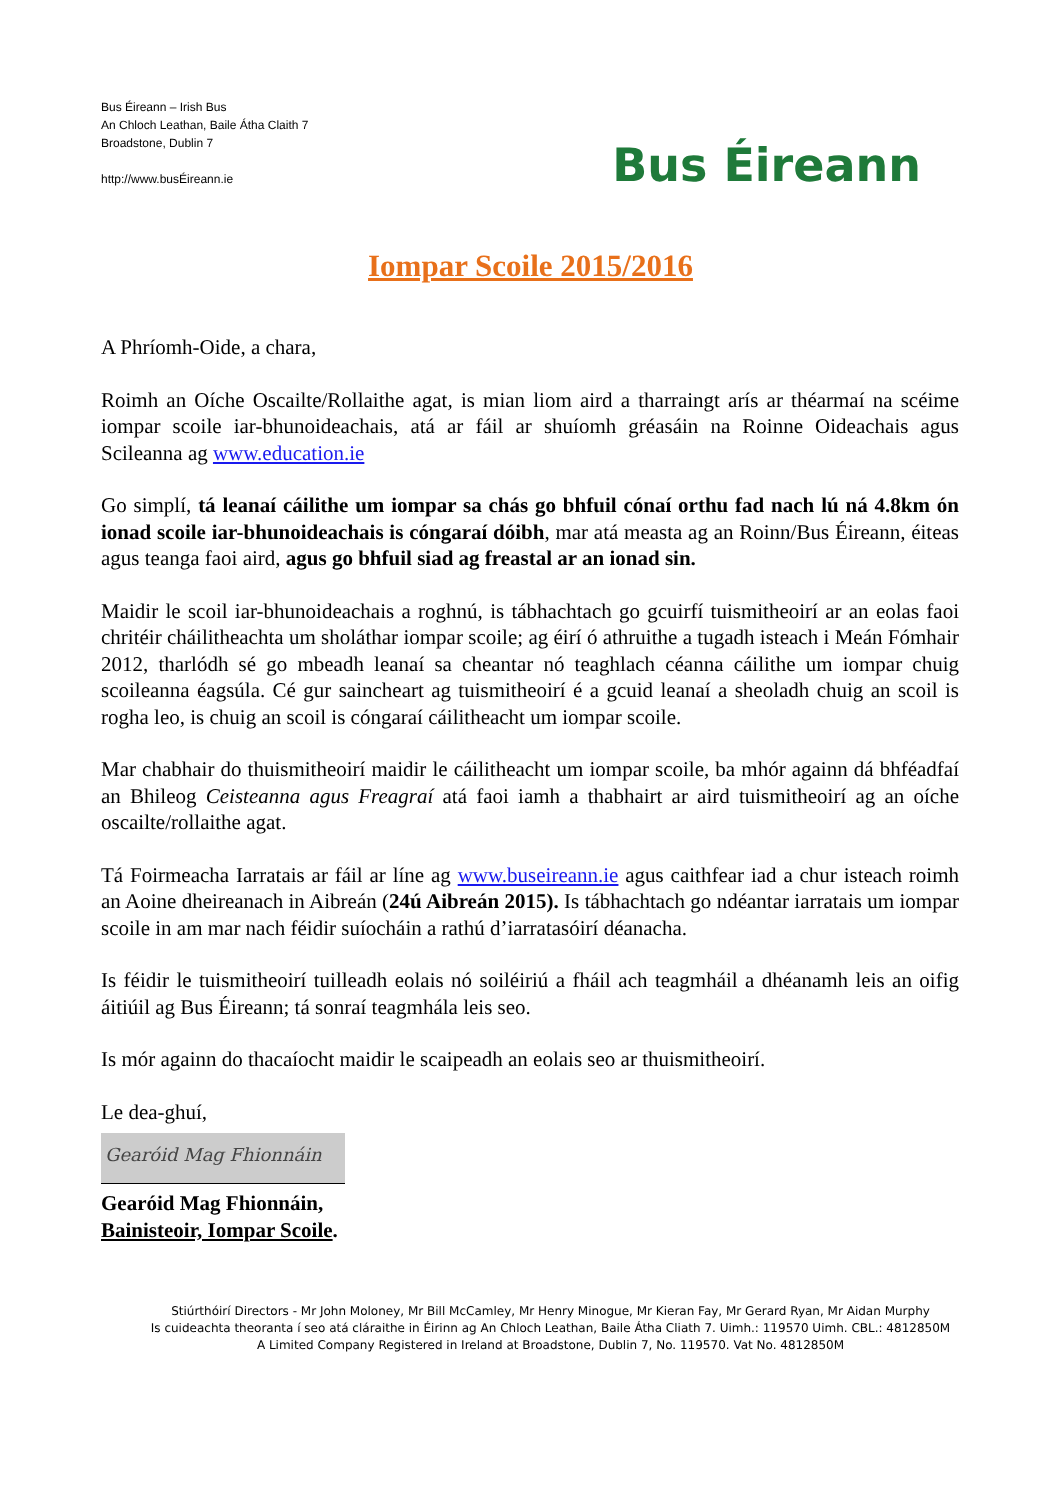Bus Éireann – Irish Bus
An Chloch Leathan, Baile Átha Claith 7
Broadstone, Dublin 7
http://www.busÉireann.ie
Bus Éireann
Iompar Scoile 2015/2016
A Phríomh-Oide, a chara,
Roimh an Oíche Oscailte/Rollaithe agat, is mian liom aird a tharraingt arís ar théarmaí na scéime iompar scoile iar-bhunoideachais, atá ar fáil ar shuíomh gréasáin na Roinne Oideachais agus Scileanna ag www.education.ie
Go simplí, tá leanaí cáilithe um iompar sa chás go bhfuil cónaí orthu fad nach lú ná 4.8km ón ionad scoile iar-bhunoideachais is cóngaraí dóibh, mar atá measta ag an Roinn/Bus Éireann, éiteas agus teanga faoi aird, agus go bhfuil siad ag freastal ar an ionad sin.
Maidir le scoil iar-bhunoideachais a roghnú, is tábhachtach go gcuirfí tuismitheoirí ar an eolas faoi chritéir cháilitheachta um sholáthar iompar scoile; ag éirí ó athruithe a tugadh isteach i Meán Fómhair 2012, tharlódh sé go mbeadh leanaí sa cheantar nó teaghlach céanna cáilithe um iompar chuig scoileanna éagsúla. Cé gur saincheart ag tuismitheoirí é a gcuid leanaí a sheoladh chuig an scoil is rogha leo, is chuig an scoil is cóngaraí cáilitheacht um iompar scoile.
Mar chabhair do thuismitheoirí maidir le cáilitheacht um iompar scoile, ba mhór againn dá bhféadfaí an Bhileog Ceisteanna agus Freagraí atá faoi iamh a thabhairt ar aird tuismitheoirí ag an oíche oscailte/rollaithe agat.
Tá Foirmeacha Iarratais ar fáil ar líne ag www.buseireann.ie agus caithfear iad a chur isteach roimh an Aoine dheireanach in Aibreán (24ú Aibreán 2015). Is tábhachtach go ndéantar iarratais um iompar scoile in am mar nach féidir suíocháin a rathú d’iarratasóirí déanacha.
Is féidir le tuismitheoirí tuilleadh eolais nó soiléiriú a fháil ach teagmháil a dhéanamh leis an oifig áitiúil ag Bus Éireann; tá sonraí teagmhála leis seo.
Is mór againn do thacaíocht maidir le scaipeadh an eolais seo ar thuismitheoirí.
Le dea-ghuí,
Gearóid Mag Fhionnáin
Gearóid Mag Fhionnáin,
Bainisteoir, Iompar Scoile.
Stiúrthóirí Directors - Mr John Moloney, Mr Bill McCamley, Mr Henry Minogue, Mr Kieran Fay, Mr Gerard Ryan, Mr Aidan Murphy
Is cuideachta theoranta í seo atá cláraithe in Éirinn ag An Chloch Leathan, Baile Átha Cliath 7. Uimh.: 119570 Uimh. CBL.: 4812850M
A Limited Company Registered in Ireland at Broadstone, Dublin 7, No. 119570. Vat No. 4812850M